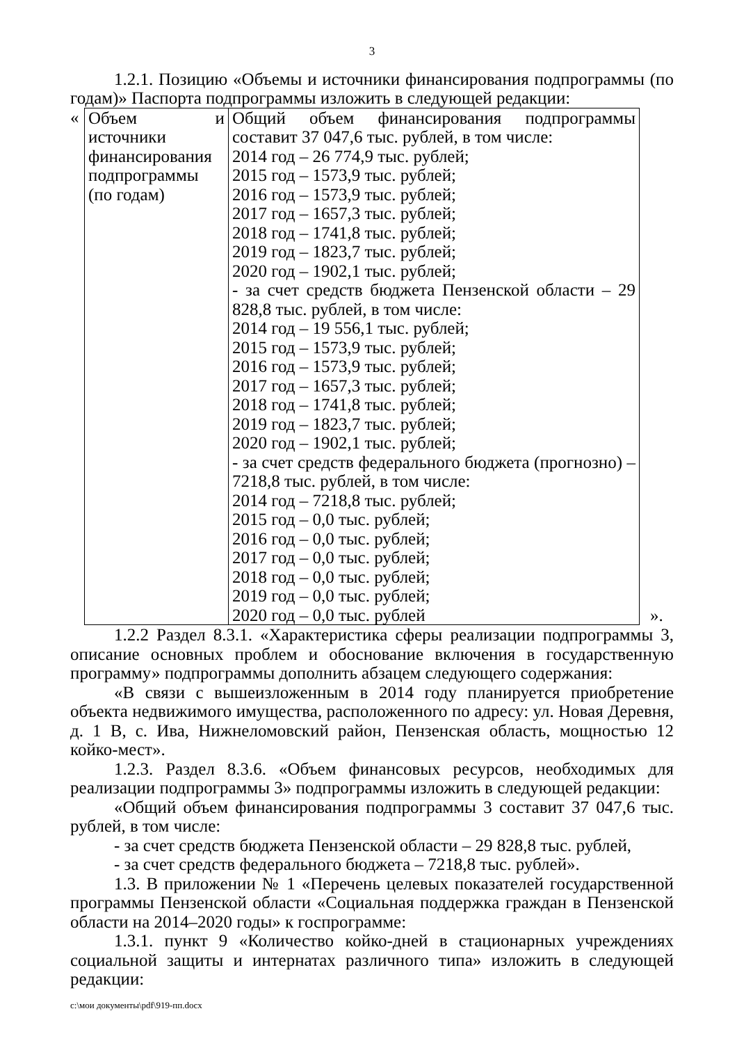3
1.2.1. Позицию «Объемы и источники финансирования подпрограммы (по годам)» Паспорта подпрограммы изложить в следующей редакции:
| « | Объем и источники финансирования подпрограммы (по годам) | Общий объем финансирования подпрограммы составит 37 047,6 тыс. рублей, в том числе: 2014 год – 26 774,9 тыс. рублей; 2015 год – 1573,9 тыс. рублей; 2016 год – 1573,9 тыс. рублей; 2017 год – 1657,3 тыс. рублей; 2018 год – 1741,8 тыс. рублей; 2019 год – 1823,7 тыс. рублей; 2020 год – 1902,1 тыс. рублей; - за счет средств бюджета Пензенской области – 29 828,8 тыс. рублей, в том числе: 2014 год – 19 556,1 тыс. рублей; 2015 год – 1573,9 тыс. рублей; 2016 год – 1573,9 тыс. рублей; 2017 год – 1657,3 тыс. рублей; 2018 год – 1741,8 тыс. рублей; 2019 год – 1823,7 тыс. рублей; 2020 год – 1902,1 тыс. рублей; - за счет средств федерального бюджета (прогнозно) – 7218,8 тыс. рублей, в том числе: 2014 год – 7218,8 тыс. рублей; 2015 год – 0,0 тыс. рублей; 2016 год – 0,0 тыс. рублей; 2017 год – 0,0 тыс. рублей; 2018 год – 0,0 тыс. рублей; 2019 год – 0,0 тыс. рублей; 2020 год – 0,0 тыс. рублей | ». |
1.2.2 Раздел 8.3.1. «Характеристика сферы реализации подпрограммы 3, описание основных проблем и обоснование включения в государственную программу» подпрограммы дополнить абзацем следующего содержания:
«В связи с вышеизложенным в 2014 году планируется приобретение объекта недвижимого имущества, расположенного по адресу: ул. Новая Деревня, д. 1 В, с. Ива, Нижнеломовский район, Пензенская область, мощностью 12 койко-мест».
1.2.3. Раздел 8.3.6. «Объем финансовых ресурсов, необходимых для реализации подпрограммы 3» подпрограммы изложить в следующей редакции:
«Общий объем финансирования подпрограммы 3 составит 37 047,6 тыс. рублей, в том числе:
- за счет средств бюджета Пензенской области – 29 828,8 тыс. рублей,
- за счет средств федерального бюджета – 7218,8 тыс. рублей».
1.3. В приложении № 1 «Перечень целевых показателей государственной программы Пензенской области «Социальная поддержка граждан в Пензенской области на 2014–2020 годы» к госпрограмме:
1.3.1. пункт 9 «Количество койко-дней в стационарных учреждениях социальной защиты и интернатах различного типа» изложить в следующей редакции:
c:\мои документы\pdf\919-пп.docx